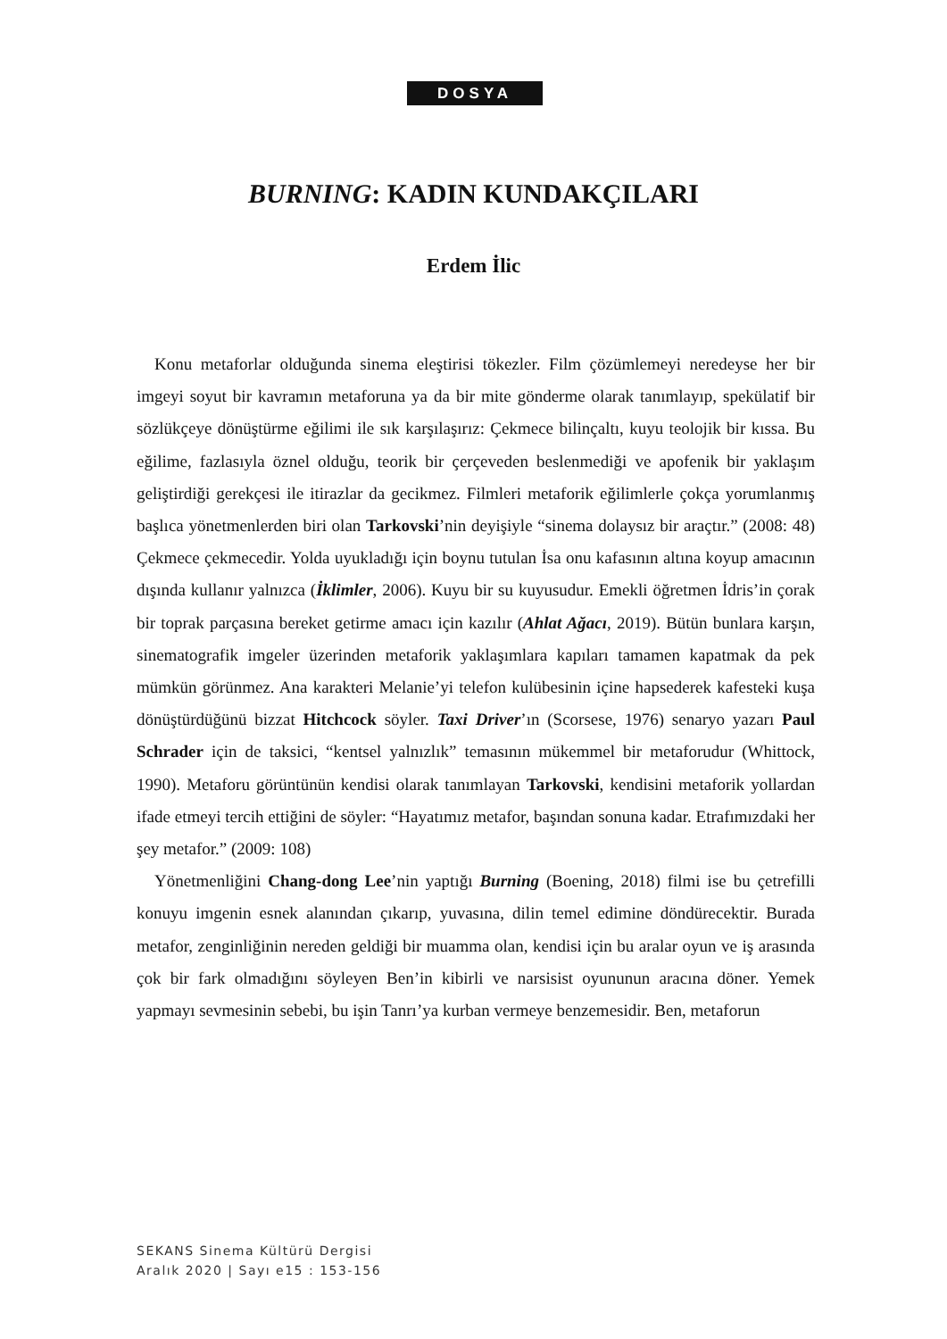DOSYA
BURNING: KADIN KUNDAKÇILARI
Erdem İlic
Konu metaforlar olduğunda sinema eleştirisi tökezler. Film çözümlemeyi neredeyse her bir imgeyi soyut bir kavramın metaforuna ya da bir mite gönderme olarak tanımlayıp, spekülatif bir sözlükçeye dönüştürme eğilimi ile sık karşılaşırız: Çekmece bilinçaltı, kuyu teolojik bir kıssa. Bu eğilime, fazlasıyla öznel olduğu, teorik bir çerçeveden beslenmediği ve apofenik bir yaklaşım geliştirdiği gerekçesi ile itirazlar da gecikmez. Filmleri metaforik eğilimlerle çokça yorumlanmış başlıca yönetmenlerden biri olan Tarkovski’nin deyişiyle “sinema dolaysız bir araçtır.” (2008: 48) Çekmece çekmecedir. Yolda uyukladığı için boynu tutulan İsa onu kafasının altına koyup amacının dışında kullanır yalnızca (İklimler, 2006). Kuyu bir su kuyusudur. Emekli öğretmen İdris’in çorak bir toprak parçasına bereket getirme amacı için kazılır (Ahlat Ağacı, 2019). Bütün bunlara karşın, sinematografik imgeler üzerinden metaforik yaklaşımlara kapıları tamamen kapatmak da pek mümkün görünmez. Ana karakteri Melanie’yi telefon kulübesinin içine hapsederek kafesteki kuşa dönüştürdüğünü bizzat Hitchcock söyler. Taxi Driver’ın (Scorsese, 1976) senaryo yazarı Paul Schrader için de taksici, “kentsel yalnızlık” temasının mükemmel bir metaforudur (Whittock, 1990). Metaforu görüntünün kendisi olarak tanımlayan Tarkovski, kendisini metaforik yollardan ifade etmeyi tercih ettiğini de söyler: “Hayatımız metafor, başından sonuna kadar. Etrafımızdaki her şey metafor.” (2009: 108)
Yönetmenliğini Chang-dong Lee’nin yaptığı Burning (Boening, 2018) filmi ise bu çetrefilli konuyu imgenin esnek alanından çıkarıp, yuvasına, dilin temel edimine döndürecektir. Burada metafor, zenginliğinin nereden geldiği bir muamma olan, kendisi için bu aralar oyun ve iş arasında çok bir fark olmadığını söyleyen Ben’in kibirli ve narsisist oyununun aracına döner. Yemek yapmayı sevmesinin sebebi, bu işin Tanrı’ya kurban vermeye benzemesidir. Ben, metaforun
SEKANS Sinema Kültürü Dergisi
Aralık 2020 | Sayı e15 : 153-156